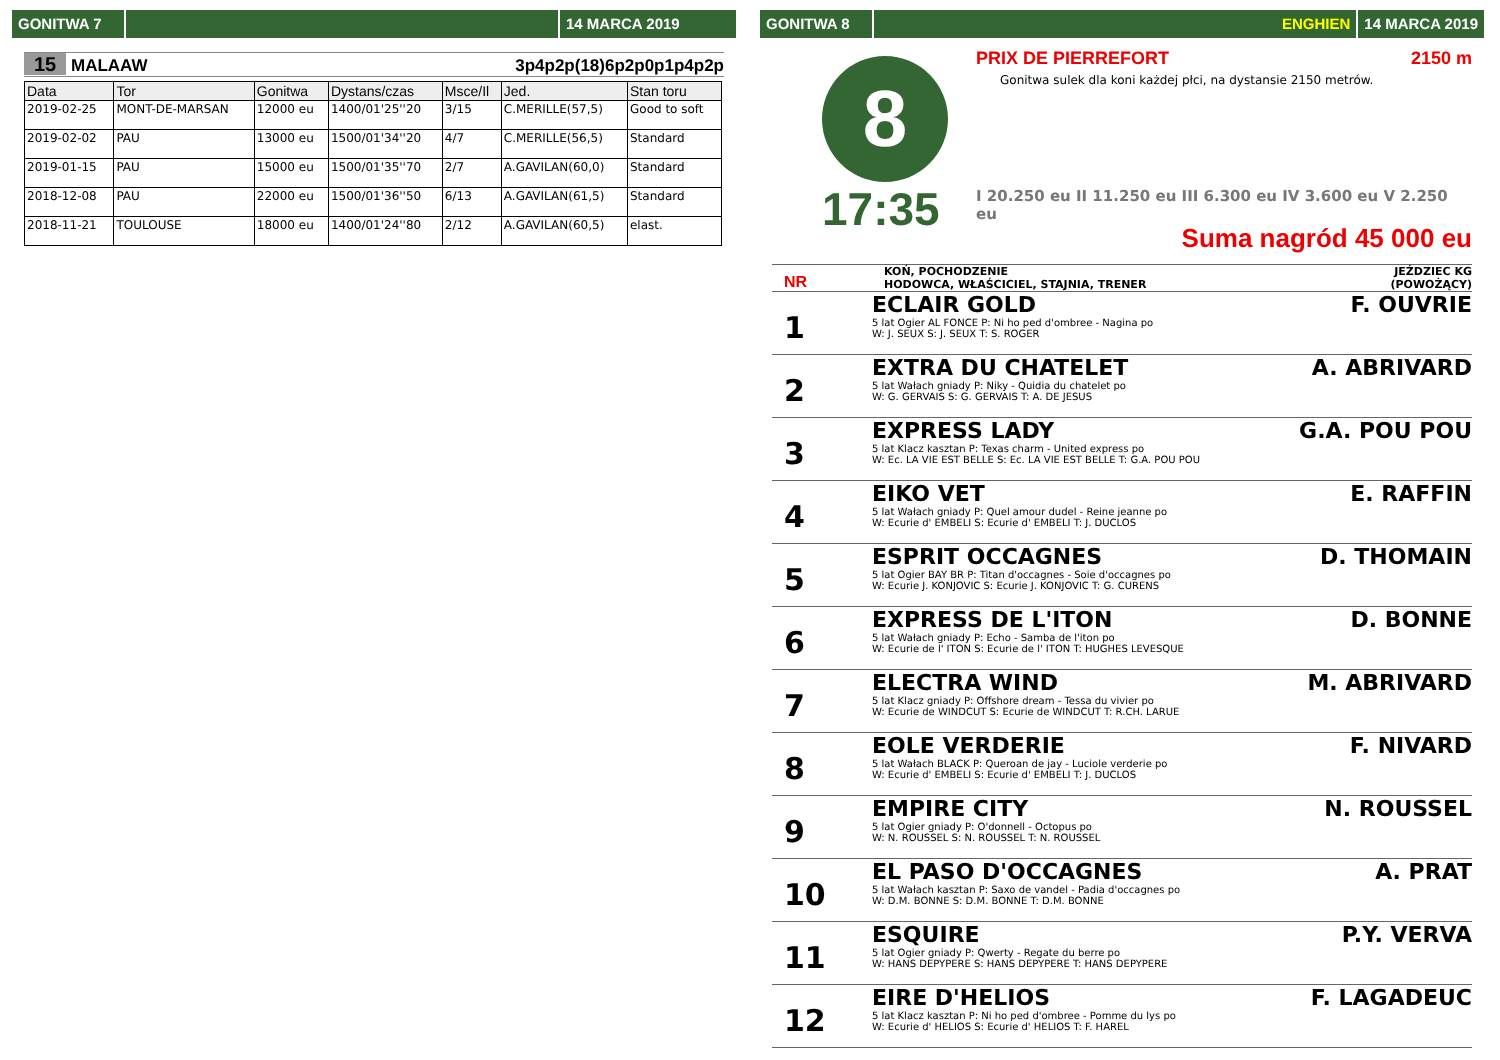GONITWA 7 14 MARCA 2019
15 MALAAW 3p4p2p(18)6p2p0p1p4p2p
| Data | Tor | Gonitwa | Dystans/czas | Msce/Il | Jed. | Stan toru |
| --- | --- | --- | --- | --- | --- | --- |
| 2019-02-25 | MONT-DE-MARSAN | 12000 eu | 1400/01'25''20 | 3/15 | C.MERILLE(57,5) | Good to soft |
| 2019-02-02 | PAU | 13000 eu | 1500/01'34''20 | 4/7 | C.MERILLE(56,5) | Standard |
| 2019-01-15 | PAU | 15000 eu | 1500/01'35''70 | 2/7 | A.GAVILAN(60,0) | Standard |
| 2018-12-08 | PAU | 22000 eu | 1500/01'36''50 | 6/13 | A.GAVILAN(61,5) | Standard |
| 2018-11-21 | TOULOUSE | 18000 eu | 1400/01'24''80 | 2/12 | A.GAVILAN(60,5) | elast. |
GONITWA 8 ENGHIEN 14 MARCA 2019
8
17:35
PRIX DE PIERREFORT 2150 m
Gonitwa sulek dla koni każdej płci, na dystansie 2150 metrów.
I 20.250 eu II 11.250 eu III 6.300 eu IV 3.600 eu V 2.250 eu
Suma nagród 45 000 eu
NR KOŃ, POCHODZENIE
HODOWCA, WŁAŚCICIEL, STAJNIA, TRENER JEŹDZIEC KG
(POWOŻĄCY)
1
ECLAIR GOLD F. OUVRIE
5 lat Ogier AL FONCE P: Ni ho ped d'ombree - Nagina po
W: J. SEUX S: J. SEUX T: S. ROGER
2
EXTRA DU CHATELET A. ABRIVARD
5 lat Wałach gniady P: Niky - Quidia du chatelet po
W: G. GERVAIS S: G. GERVAIS T: A. DE JESUS
3
EXPRESS LADY G.A. POU POU
5 lat Klacz kasztan P: Texas charm - United express po
W: Ec. LA VIE EST BELLE S: Ec. LA VIE EST BELLE T: G.A. POU POU
4
EIKO VET E. RAFFIN
5 lat Wałach gniady P: Quel amour dudel - Reine jeanne po
W: Ecurie d' EMBELI S: Ecurie d' EMBELI T: J. DUCLOS
5
ESPRIT OCCAGNES D. THOMAIN
5 lat Ogier BAY BR P: Titan d'occagnes - Soie d'occagnes po
W: Ecurie J. KONJOVIC S: Ecurie J. KONJOVIC T: G. CURENS
6
EXPRESS DE L'ITON D. BONNE
5 lat Wałach gniady P: Echo - Samba de l'iton po
W: Ecurie de l' ITON S: Ecurie de l' ITON T: HUGHES LEVESQUE
7
ELECTRA WIND M. ABRIVARD
5 lat Klacz gniady P: Offshore dream - Tessa du vivier po
W: Ecurie de WINDCUT S: Ecurie de WINDCUT T: R.CH. LARUE
8
EOLE VERDERIE F. NIVARD
5 lat Wałach BLACK P: Queroan de jay - Luciole verderie po
W: Ecurie d' EMBELI S: Ecurie d' EMBELI T: J. DUCLOS
9
EMPIRE CITY N. ROUSSEL
5 lat Ogier gniady P: O'donnell - Octopus po
W: N. ROUSSEL S: N. ROUSSEL T: N. ROUSSEL
10
EL PASO D'OCCAGNES A. PRAT
5 lat Wałach kasztan P: Saxo de vandel - Padia d'occagnes po
W: D.M. BONNE S: D.M. BONNE T: D.M. BONNE
11
ESQUIRE P.Y. VERVA
5 lat Ogier gniady P: Qwerty - Regate du berre po
W: HANS DEPYPERE S: HANS DEPYPERE T: HANS DEPYPERE
12
EIRE D'HELIOS F. LAGADEUC
5 lat Klacz kasztan P: Ni ho ped d'ombree - Pomme du lys po
W: Ecurie d' HELIOS S: Ecurie d' HELIOS T: F. HAREL